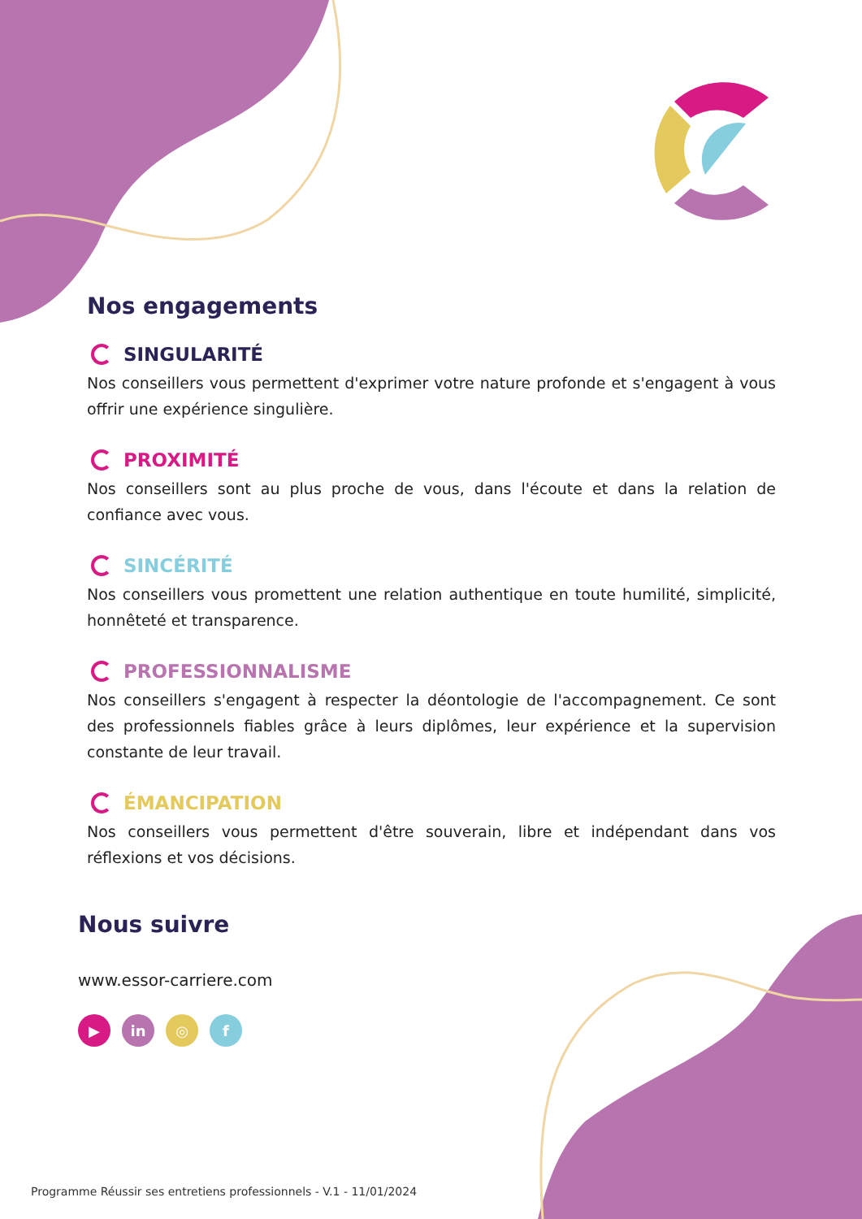Nos engagements
SINGULARITÉ
Nos conseillers vous permettent d'exprimer votre nature profonde et s'engagent à vous offrir une expérience singulière.
PROXIMITÉ
Nos conseillers sont au plus proche de vous, dans l'écoute et dans la relation de confiance avec vous.
SINCÉRITÉ
Nos conseillers vous promettent une relation authentique en toute humilité, simplicité, honnêteté et transparence.
PROFESSIONNALISME
Nos conseillers s'engagent à respecter la déontologie de l'accompagnement. Ce sont des professionnels fiables grâce à leurs diplômes, leur expérience et la supervision constante de leur travail.
ÉMANCIPATION
Nos conseillers vous permettent d'être souverain, libre et indépendant dans vos réflexions et vos décisions.
Nous suivre
www.essor-carriere.com
▶ in ◎ f
Programme Réussir ses entretiens professionnels - V.1 - 11/01/2024